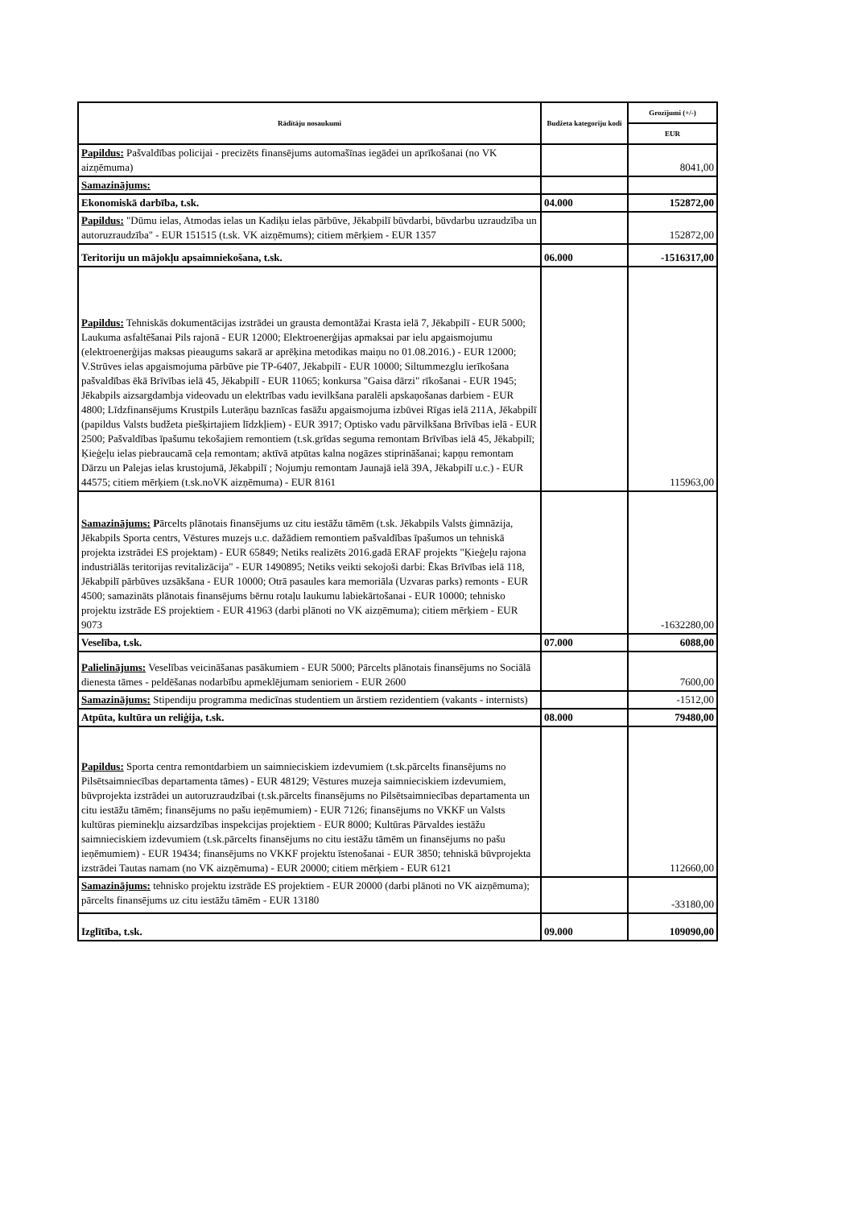| Rādītāju nosaukumi | Budžeta kategoriju kodi | Grozījumi (+/-) |
| --- | --- | --- |
| | | EUR |
| Papildus: Pašvaldības policijai - precizēts finansējums automašīnas iegādei un aprīkošanai (no VK aizņēmuma) | | 8041,00 |
| Samazinājums: | | |
| Ekonomiskā darbība, t.sk. | 04.000 | 152872,00 |
| Papildus: "Dūmu ielas, Atmodas ielas un Kadiķu ielas pārbūve, Jēkabpilī būvdarbi, būvdarbu uzraudzība un autoruzraudzība" - EUR 151515 (t.sk. VK aizņēmums); citiem mērķiem - EUR 1357 | | 152872,00 |
| Teritoriju un mājokļu apsaimniekošana, t.sk. | 06.000 | -1516317,00 |
| Papildus: Tehniskās dokumentācijas izstrādei un grausta demontāžai Krasta ielā 7, Jēkabpilī - EUR 5000; Laukuma asfaltēšanai Pils rajonā - EUR 12000; Elektroenerģijas apmaksai par ielu apgaismojumu (elektroenerģijas maksas pieaugums sakarā ar aprēķina metodikas maiņu no 01.08.2016.) - EUR 12000; V.Strūves ielas apgaismojuma pārbūve pie TP-6407, Jēkabpilī - EUR 10000; Siltummezglu ierīkošana pašvaldības ēkā Brīvības ielā 45, Jēkabpilī - EUR 11065; konkursa "Gaisa dārzi" rīkošanai - EUR 1945; Jēkabpils aizsargdambja videovadu un elektrības vadu ievilkšana paralēli apskaņošanas darbiem - EUR 4800; Līdzfinansējums Krustpils Luterāņu baznīcas fasāžu apgaismojuma izbūvei Rīgas ielā 211A, Jēkabpilī (papildus Valsts budžeta piešķirtajiem līdzkļiem) - EUR 3917; Optisko vadu pārvilkšana Brīvības ielā - EUR 2500; Pašvaldības īpašumu tekošajiem remontiem (t.sk.grīdas seguma remontam Brīvības ielā 45, Jēkabpilī; Ķieģeļu ielas piebraucamā ceļa remontam; aktīvā atpūtas kalna nogāzes stiprināšanai; kapņu remontam Dārzu un Palejas ielas krustojumā, Jēkabpilī ; Nojumju remontam Jaunajā ielā 39A, Jēkabpilī u.c.) - EUR 44575; citiem mērķiem (t.sk.noVK aizņēmuma) - EUR 8161 | | 115963,00 |
| Samazinājums: P ārcelts plānotais finansējums uz citu iestāžu tāmēm (t.sk. Jēkabpils Valsts ģimnāzija, Jēkabpils Sporta centrs, Vēstures muzejs u.c. dažādiem remontiem pašvaldības īpašumos un tehniskā projekta izstrādei ES projektam) - EUR 65849; Netiks realizēts 2016.gadā ERAF projekts "Ķieģeļu rajona industriālās teritorijas revitalizācija" - EUR 1490895; Netiks veikti sekojoši darbi: Ēkas Brīvības ielā 118, Jēkabpilī pārbūves uzsākšana - EUR 10000; Otrā pasaules kara memoriāla (Uzvaras parks) remonts - EUR 4500; samazināts plānotais finansējums bērnu rotaļu laukumu labiekārtošanai - EUR 10000; tehnisko projektu izstrāde ES projektiem - EUR 41963 (darbi plānoti no VK aizņēmuma); citiem mērķiem - EUR 9073 | | -1632280,00 |
| Veselība, t.sk. | 07.000 | 6088,00 |
| Palielinājums: Veselības veicināšanas pasākumiem - EUR 5000; Pārcelts plānotais finansējums no Sociālā dienesta tāmes - peldēšanas nodarbību apmeklējumam senioriem - EUR 2600 | | 7600,00 |
| Samazinājums: Stipendiju programma medicīnas studentiem un ārstiem rezidentiem (vakants - internists) | | -1512,00 |
| Atpūta, kultūra un reliģija, t.sk. | 08.000 | 79480,00 |
| Papildus: Sporta centra remontdarbiem un saimnieciskiem izdevumiem (t.sk.pārcelts finansējums no Pilsētsaimniecības departamenta tāmes) - EUR 48129; Vēstures muzeja saimnieciskiem izdevumiem, būvprojekta izstrādei un autoruzraudzībai (t.sk.pārcelts finansējums no Pilsētsaimniecības departamenta un citu iestāžu tāmēm; finansējums no pašu ieņēmumiem) - EUR 7126; finansējums no VKKF un Valsts kultūras pieminekļu aizsardzības inspekcijas projektiem - EUR 8000; Kultūras Pārvaldes iestāžu saimnieciskiem izdevumiem (t.sk.pārcelts finansējums no citu iestāžu tāmēm un finansējums no pašu ieņēmumiem) - EUR 19434; finansējums no VKKF projektu īstenošanai - EUR 3850; tehniskā būvprojekta izstrādei Tautas namam (no VK aizņēmuma) - EUR 20000; citiem mērķiem - EUR 6121 | | 112660,00 |
| Samazinājums: tehnisko projektu izstrāde ES projektiem - EUR 20000 (darbi plānoti no VK aizņēmuma); pārcelts finansējums uz citu iestāžu tāmēm - EUR 13180 | | -33180,00 |
| Izglītība, t.sk. | 09.000 | 109090,00 |